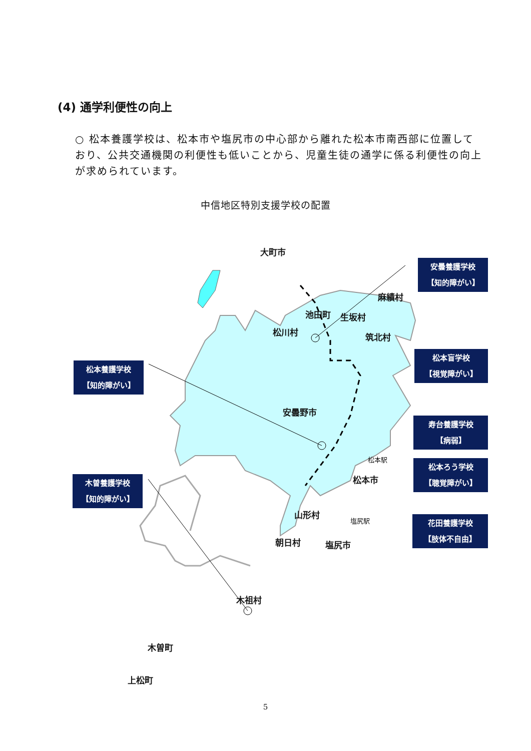(4) 通学利便性の向上
○ 松本養護学校は、松本市や塩尻市の中心部から離れた松本市南西部に位置しており、公共交通機関の利便性も低いことから、児童生徒の通学に係る利便性の向上が求められています。
中信地区特別支援学校の配置
大町市
池田町
松川村
生坂村
麻績村
筑北村
安曇野市
松本駅
松本市
山形村
塩尻駅
朝日村 塩尻市
木祖村
木曽町
安曇養護学校
【知的障がい】
松本養護学校
【知的障がい】
松本盲学校
【視覚障がい】
寿台養護学校
【病弱】
松本ろう学校
【聴覚障がい】
木曽養護学校
【知的障がい】
花田養護学校
【肢体不自由】
上松町
5